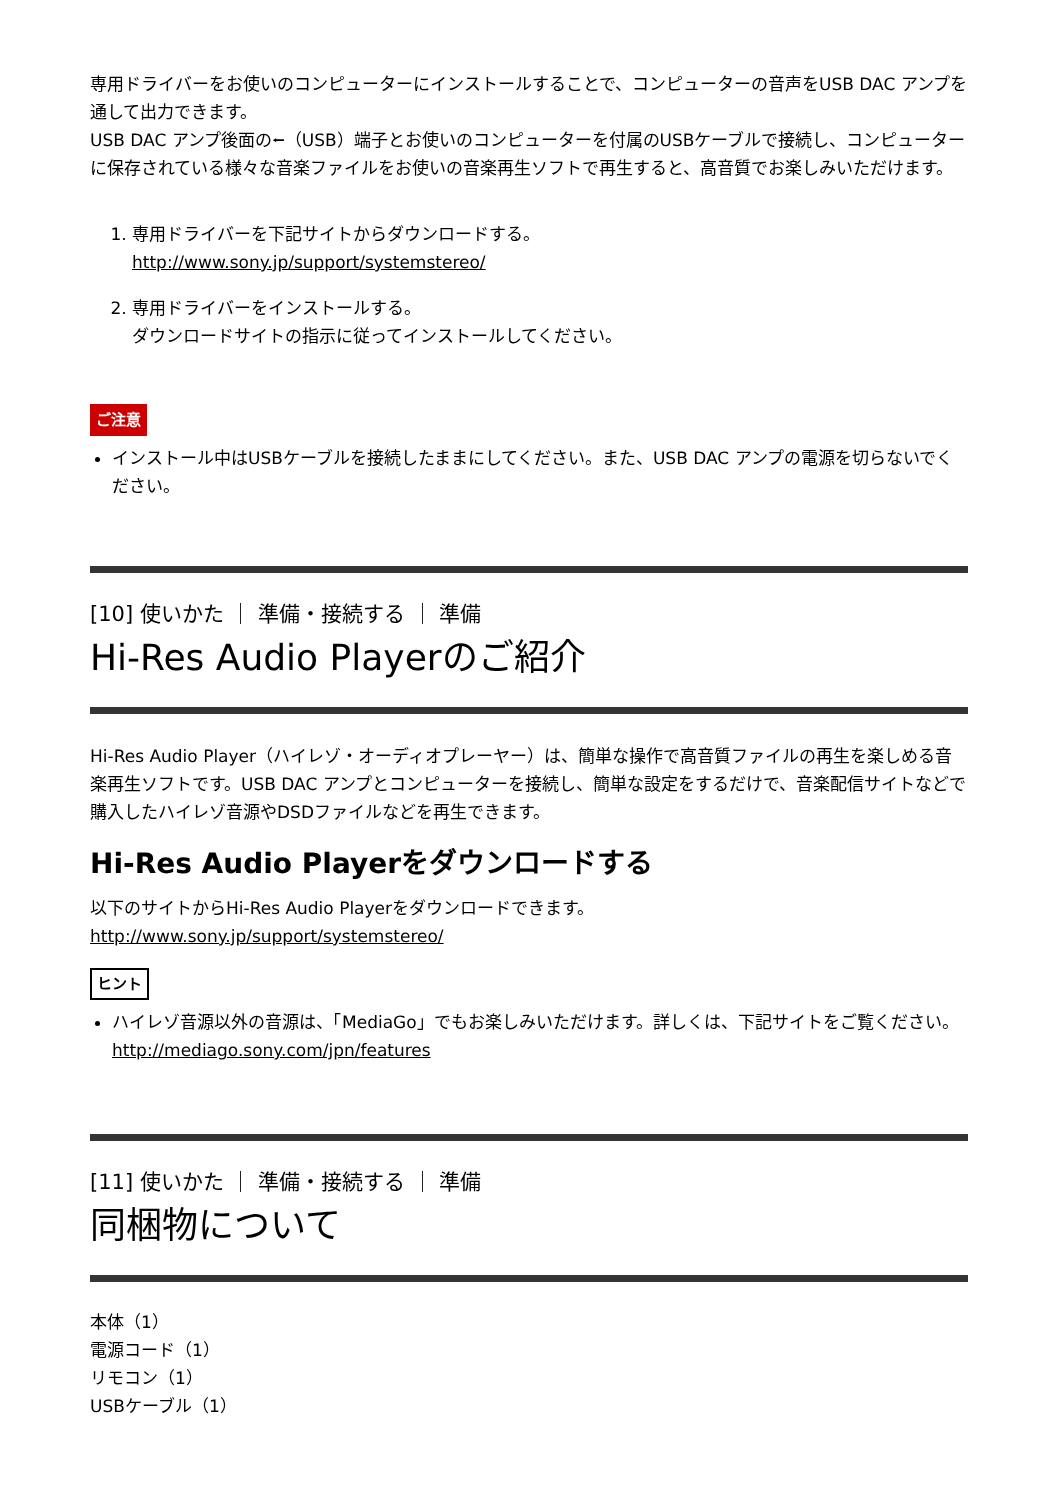専用ドライバーをお使いのコンピューターにインストールすることで、コンピューターの音声をUSB DAC アンプを通して出力できます。
USB DAC アンプ後面の⭠（USB）端子とお使いのコンピューターを付属のUSBケーブルで接続し、コンピューターに保存されている様々な音楽ファイルをお使いの音楽再生ソフトで再生すると、高音質でお楽しみいただけます。
1. 専用ドライバーを下記サイトからダウンロードする。
http://www.sony.jp/support/systemstereo/
2. 専用ドライバーをインストールする。
ダウンロードサイトの指示に従ってインストールしてください。
ご注意
インストール中はUSBケーブルを接続したままにしてください。また、USB DAC アンプの電源を切らないでください。
[10] 使いかた ｜ 準備・接続する ｜ 準備
Hi-Res Audio Playerのご紹介
Hi-Res Audio Player（ハイレゾ・オーディオプレーヤー）は、簡単な操作で高音質ファイルの再生を楽しめる音楽再生ソフトです。USB DAC アンプとコンピューターを接続し、簡単な設定をするだけで、音楽配信サイトなどで購入したハイレゾ音源やDSDファイルなどを再生できます。
Hi-Res Audio Playerをダウンロードする
以下のサイトからHi-Res Audio Playerをダウンロードできます。
http://www.sony.jp/support/systemstereo/
ヒント
ハイレゾ音源以外の音源は、「MediaGo」でもお楽しみいただけます。詳しくは、下記サイトをご覧ください。
http://mediago.sony.com/jpn/features
[11] 使いかた ｜ 準備・接続する ｜ 準備
同梱物について
本体（1）
電源コード（1）
リモコン（1）
USBケーブル（1）